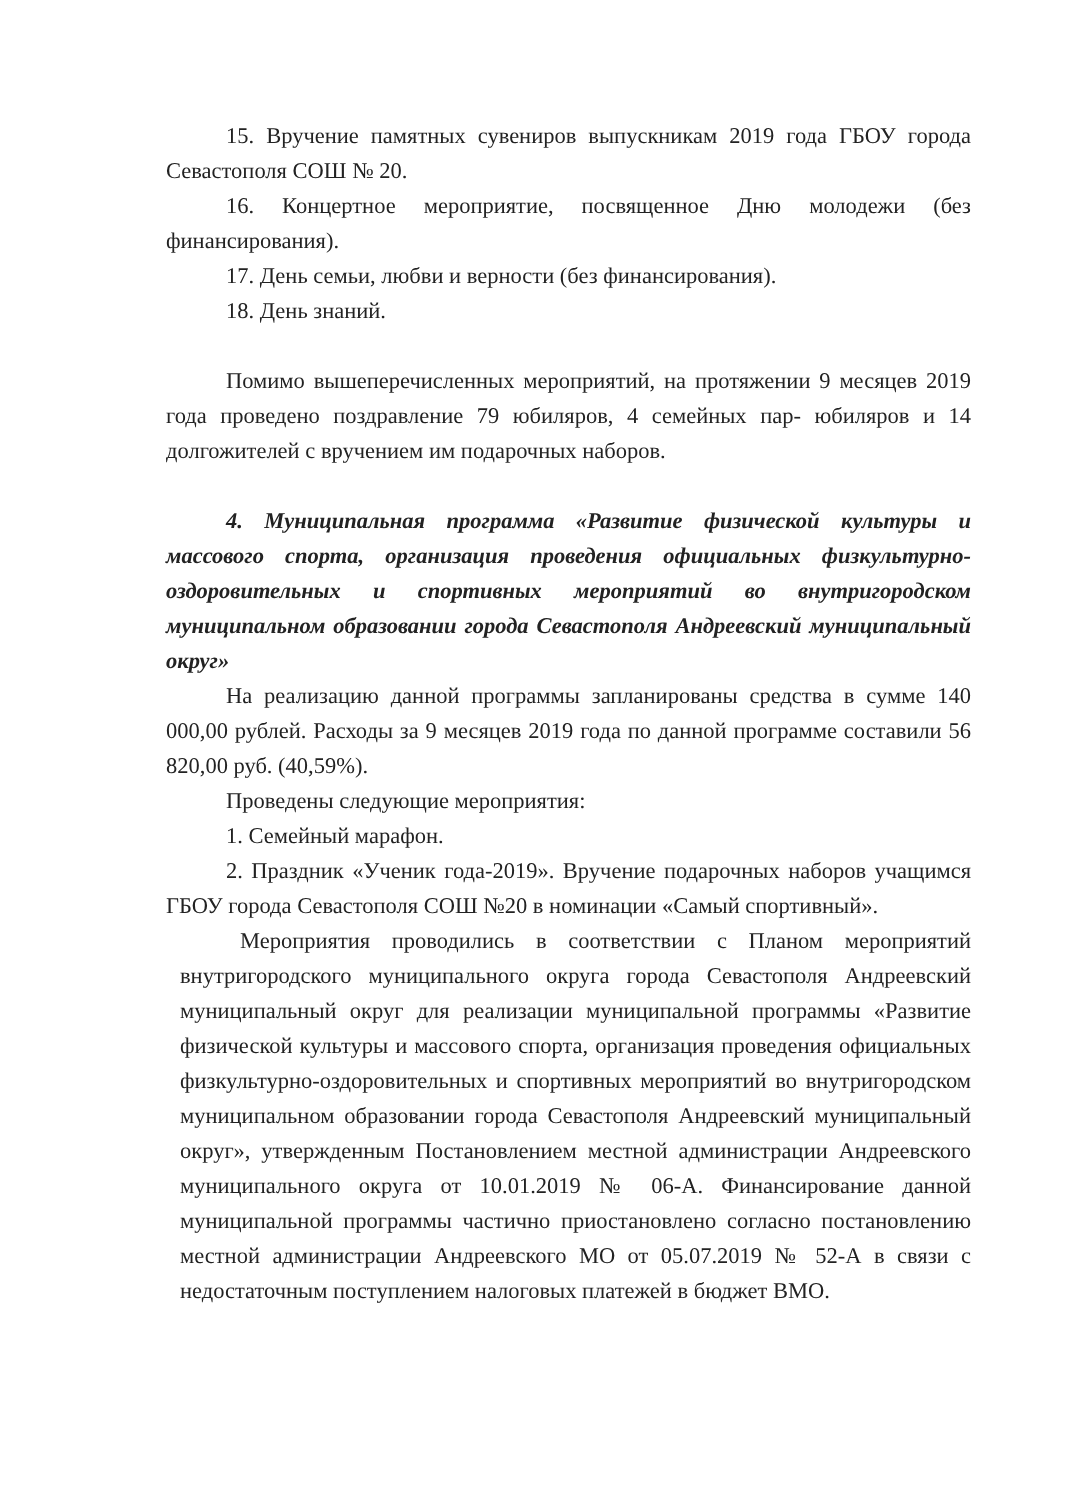15. Вручение памятных сувениров выпускникам 2019 года ГБОУ города Севастополя СОШ № 20.
16. Концертное мероприятие, посвященное Дню молодежи (без финансирования).
17. День семьи, любви и верности (без финансирования).
18. День знаний.
Помимо вышеперечисленных мероприятий, на протяжении 9 месяцев 2019 года проведено поздравление 79 юбиляров, 4 семейных пар- юбиляров и 14 долгожителей с вручением им подарочных наборов.
4. Муниципальная программа «Развитие физической культуры и массового спорта, организация проведения официальных физкультурно-оздоровительных и спортивных мероприятий во внутригородском муниципальном образовании города Севастополя Андреевский муниципальный округ»
На реализацию данной программы запланированы средства в сумме 140 000,00 рублей. Расходы за 9 месяцев 2019 года по данной программе составили 56 820,00 руб. (40,59%).
Проведены следующие мероприятия:
1. Семейный марафон.
2. Праздник «Ученик года-2019». Вручение подарочных наборов учащимся ГБОУ города Севастополя СОШ №20 в номинации «Самый спортивный».
Мероприятия проводились в соответствии с Планом мероприятий внутригородского муниципального округа города Севастополя Андреевский муниципальный округ для реализации муниципальной программы «Развитие физической культуры и массового спорта, организация проведения официальных физкультурно-оздоровительных и спортивных мероприятий во внутригородском муниципальном образовании города Севастополя Андреевский муниципальный округ», утвержденным Постановлением местной администрации Андреевского муниципального округа от 10.01.2019 № 06-А. Финансирование данной муниципальной программы частично приостановлено согласно постановлению местной администрации Андреевского МО от 05.07.2019 № 52-А в связи с недостаточным поступлением налоговых платежей в бюджет ВМО.